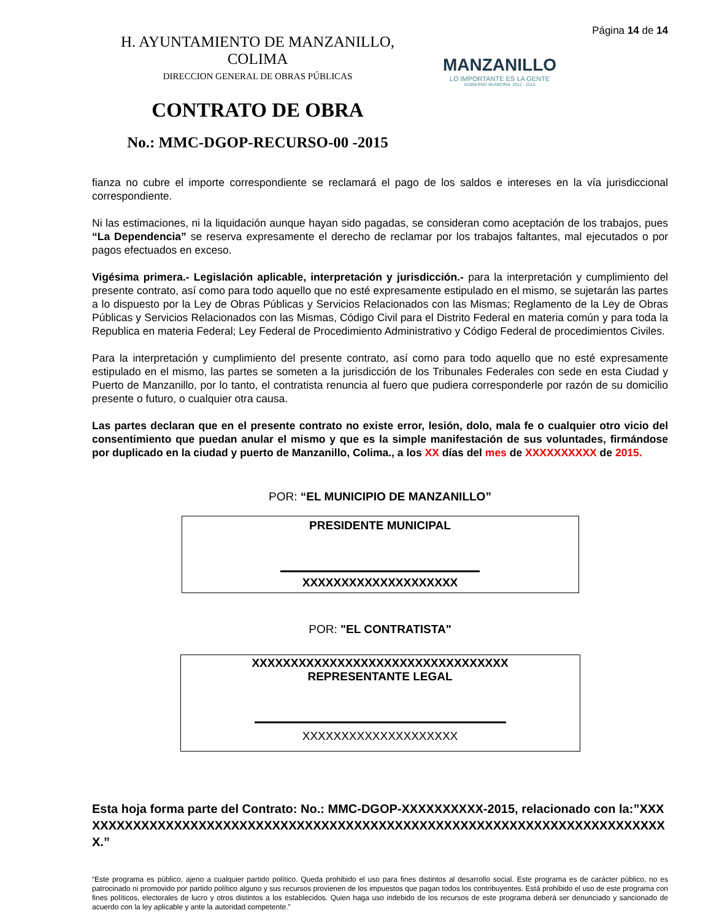H. AYUNTAMIENTO DE MANZANILLO, COLIMA
DIRECCION GENERAL DE OBRAS PÚBLICAS
CONTRATO DE OBRA
No.: MMC-DGOP-RECURSO-00 -2015
MANZANILLO
LO IMPORTANTE ES LA GENTE
GOBIERNO MUNICIPAL 2012 - 2015
Página 14 de 14
fianza no cubre el importe correspondiente se reclamará el pago de los saldos e intereses en la vía jurisdiccional correspondiente.
Ni las estimaciones, ni la liquidación aunque hayan sido pagadas, se consideran como aceptación de los trabajos, pues “La Dependencia” se reserva expresamente el derecho de reclamar por los trabajos faltantes, mal ejecutados o por pagos efectuados en exceso.
Vigésima primera.- Legislación aplicable, interpretación y jurisdicción.- para la interpretación y cumplimiento del presente contrato, así como para todo aquello que no esté expresamente estipulado en el mismo, se sujetarán las partes a lo dispuesto por la Ley de Obras Públicas y Servicios Relacionados con las Mismas; Reglamento de la Ley de Obras Públicas y Servicios Relacionados con las Mismas, Código Civil para el Distrito Federal en materia común y para toda la Republica en materia Federal; Ley Federal de Procedimiento Administrativo y Código Federal de procedimientos Civiles.
Para la interpretación y cumplimiento del presente contrato, así como para todo aquello que no esté expresamente estipulado en el mismo, las partes se someten a la jurisdicción de los Tribunales Federales con sede en esta Ciudad y Puerto de Manzanillo, por lo tanto, el contratista renuncia al fuero que pudiera corresponderle por razón de su domicilio presente o futuro, o cualquier otra causa.
Las partes declaran que en el presente contrato no existe error, lesión, dolo, mala fe o cualquier otro vicio del consentimiento que puedan anular el mismo y que es la simple manifestación de sus voluntades, firmándose por duplicado en la ciudad y puerto de Manzanillo, Colima., a los XX días del mes de XXXXXXXXXX de 2015.
POR: “EL MUNICIPIO DE MANZANILLO”
PRESIDENTE MUNICIPAL
XXXXXXXXXXXXXXXXXXXX
POR: "EL CONTRATISTA"
XXXXXXXXXXXXXXXXXXXXXXXXXXXXXXXXX
REPRESENTANTE LEGAL
XXXXXXXXXXXXXXXXXXXX
Esta hoja forma parte del Contrato: No.: MMC-DGOP-XXXXXXXXXX-2015, relacionado con la:”XXXXXXXXXXXXXXXXXXXXXXXXXXXXXXXXXXXXXXXXXXXXXXXXXXXXXXXXXXXXXXXXXXXXXXXXXX.”
“Este programa es público, ajeno a cualquier partido político. Queda prohibido el uso para fines distintos al desarrollo social. Este programa es de carácter público, no es patrocinado ni promovido por partido político alguno y sus recursos provienen de los impuestos que pagan todos los contribuyentes. Está prohibido el uso de este programa con fines políticos, electorales de lucro y otros distintos a los establecidos. Quien haga uso indebido de los recursos de este programa deberá ser denunciado y sancionado de acuerdo con la ley aplicable y ante la autoridad competente.”